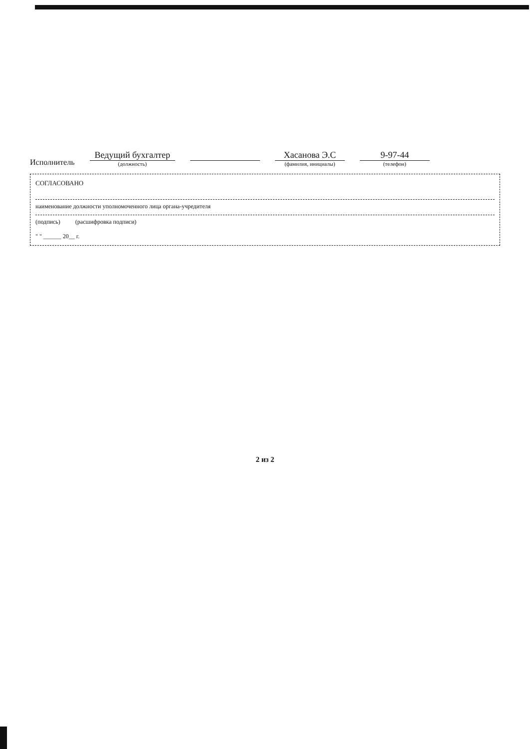Исполнитель
Ведущий бухгалтер
(должность)
Хасанова Э.С
(фамилия, инициалы)
9-97-44
(телефон)
СОГЛАСОВАНО
наименование должности уполномоченного лица органа-учредителя
(подпись) (расшифровка подписи)
" " ______ 20__ г.
2 из 2